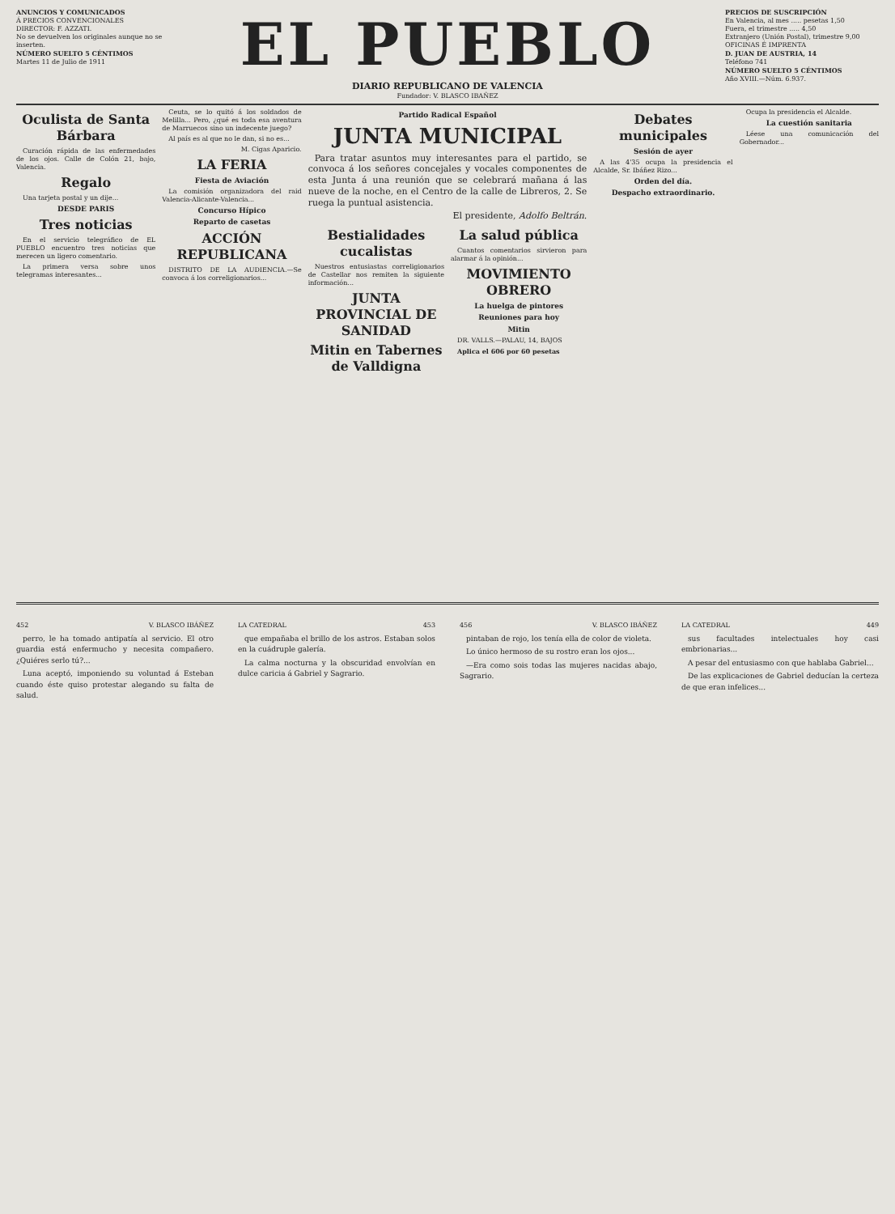ANUNCIOS Y COMUNICADOS
Á PRECIOS CONVENCIONALES
DIRECTOR: F. AZZATI.
No se devuelven los originales aunque no se inserten.
NÚMERO SUELTO 5 CÉNTIMOS
Martes 11 de Julio de 1911
EL PUEBLO
DIARIO REPUBLICANO DE VALENCIA
Fundador: V. BLASCO IBAÑEZ
PRECIOS DE SUSCRIPCIÓN
En Valencia, al mes ..... pesetas 1,50
Fuera, el trimestre ..... 4,50
Extranjero (Unión Postal), trimestre 9,00
OFICINAS É IMPRENTA
D. JUAN DE AUSTRIA, 14
Teléfono 741
NÚMERO SUELTO 5 CÉNTIMOS
Año XVIII.—Núm. 6.937.
Oculista de Santa Bárbara
Curación rápida de las enfermedades de los ojos. Calle de Colón 21, bajo, Valencia.
Regalo
Una tarjeta postal y un dije...
DESDE PARIS
Tres noticias
En el servicio telegráfico de EL PUEBLO encuentro tres noticias que merecen un ligero comentario.
La primera versa sobre unos telegramas interesantes...
Ceuta, se lo quitó á los soldados de Melilla... Pero, ¿qué es toda esa aventura de Marruecos sino un indecente juego?
Al país es al que no le dan, si no es...
M. Cigas Aparicio.
LA FERIA
Fiesta de Aviación
La comisión organizadora del raid Valencia-Alicante-Valencia...
Concurso Hípico
Reparto de casetas
ACCIÓN REPUBLICANA
DISTRITO DE LA AUDIENCIA.—Se convoca á los correligionarios...
Partido Radical Español
JUNTA MUNICIPAL
Para tratar asuntos muy interesantes para el partido, se convoca á los señores concejales y vocales componentes de esta Junta á una reunión que se celebrará mañana á las nueve de la noche, en el Centro de la calle de Libreros, 2. Se ruega la puntual asistencia.
El presidente, Adolfo Beltrán.
Bestialidades cucalistas
Nuestros entusiastas correligionarios de Castellar nos remiten la siguiente información...
JUNTA PROVINCIAL DE SANIDAD
Mitin en Tabernes de Valldigna
La salud pública
Cuantos comentarios sirvieron para alarmar á la opinión...
MOVIMIENTO OBRERO
La huelga de pintores
Reuniones para hoy
Mitin
DR. VALLS.—PALAU, 14, BAJOS
Aplica el 606 por 60 pesetas
Debates municipales
Sesión de ayer
A las 4'35 ocupa la presidencia el Alcalde, Sr. Ibáñez Rizo...
Orden del día.
Despacho extraordinario.
Ocupa la presidencia el Alcalde.
La cuestión sanitaria
Léese una comunicación del Gobernador...
452 V. BLASCO IBÁÑEZ
perro, le ha tomado antipatía al servicio. El otro guardia está enfermucho y necesita compañero. ¿Quiéres serlo tú?...
Luna aceptó, imponiendo su voluntad á Esteban cuando éste quiso protestar alegando su falta de salud.
LA CATEDRAL 453
que empañaba el brillo de los astros. Estaban solos en la cuádruple galería.
La calma nocturna y la obscuridad envolvían en dulce caricia á Gabriel y Sagrario.
456 V. BLASCO IBÁÑEZ
pintaban de rojo, los tenía ella de color de violeta.
Lo único hermoso de su rostro eran los ojos...
—Era como sois todas las mujeres nacidas abajo, Sagrario.
LA CATEDRAL 449
sus facultades intelectuales hoy casi embrionarias...
A pesar del entusiasmo con que hablaba Gabriel...
De las explicaciones de Gabriel deducían la certeza de que eran infelices...